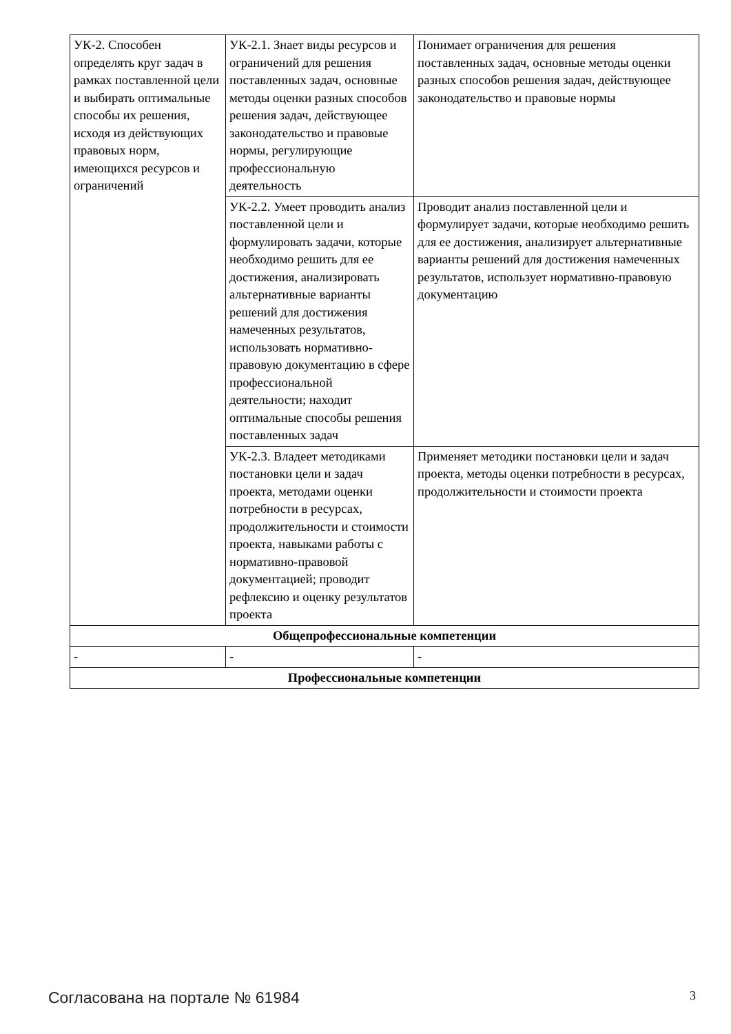| УК-2. Способен определять круг задач в рамках поставленной цели и выбирать оптимальные способы их решения, исходя из действующих правовых норм, имеющихся ресурсов и ограничений | УК-2.1. Знает виды ресурсов и ограничений для решения поставленных задач, основные методы оценки разных способов решения задач, действующее законодательство и правовые нормы, регулирующие профессиональную деятельность | Понимает ограничения для решения поставленных задач, основные методы оценки разных способов решения задач, действующее законодательство и правовые нормы |
| | УК-2.2. Умеет проводить анализ поставленной цели и формулировать задачи, которые необходимо решить для ее достижения, анализировать альтернативные варианты решений для достижения намеченных результатов, использовать нормативно-правовую документацию в сфере профессиональной деятельности; находит оптимальные способы решения поставленных задач | Проводит анализ поставленной цели и формулирует задачи, которые необходимо решить для ее достижения, анализирует альтернативные варианты решений для достижения намеченных результатов, использует нормативно-правовую документацию |
| | УК-2.3. Владеет методиками постановки цели и задач проекта, методами оценки потребности в ресурсах, продолжительности и стоимости проекта, навыками работы с нормативно-правовой документацией; проводит рефлексию и оценку результатов проекта | Применяет методики постановки цели и задач проекта, методы оценки потребности в ресурсах, продолжительности и стоимости проекта |
| Общепрофессиональные компетенции | | |
| - | - | - |
| Профессиональные компетенции | | |
Согласована на портале № 61984 3